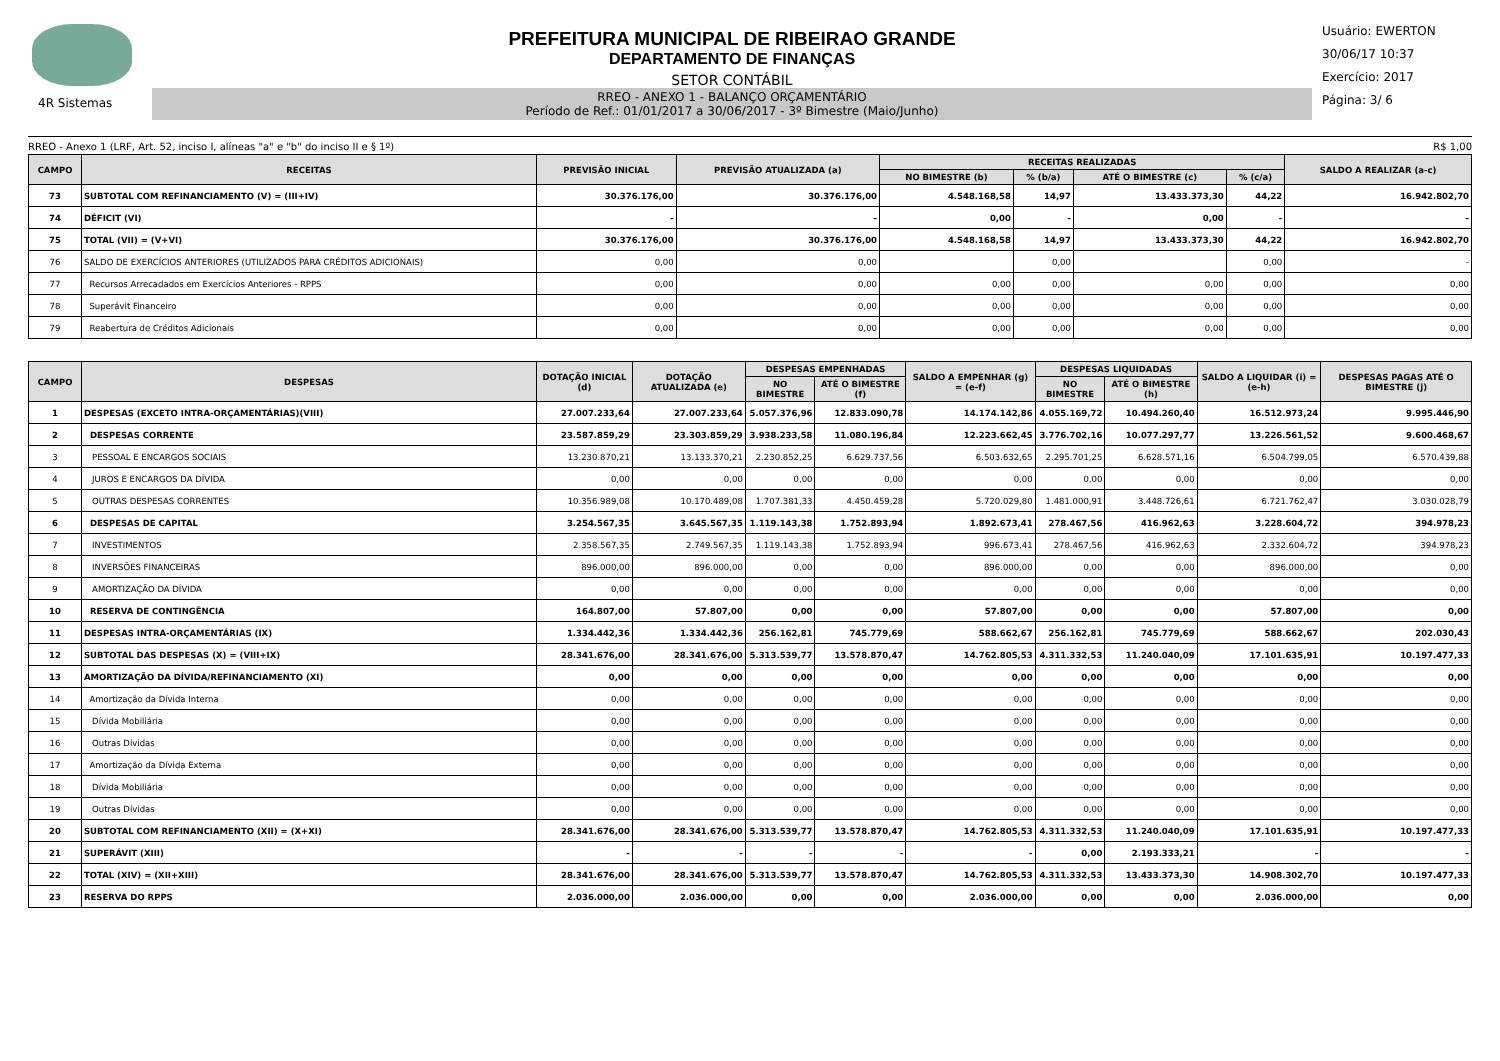4R Sistemas
PREFEITURA MUNICIPAL DE RIBEIRAO GRANDE
DEPARTAMENTO DE FINANÇAS
SETOR CONTÁBIL
RREO - ANEXO 1 - BALANÇO ORÇAMENTÁRIO
Período de Ref.: 01/01/2017 a 30/06/2017 - 3º Bimestre (Maio/Junho)
Usuário: EWERTON
30/06/17 10:37
Exercício: 2017
Página: 3/ 6
RREO - Anexo 1 (LRF, Art. 52, inciso I, alíneas "a" e "b" do inciso II e § 1º) R$ 1,00
| CAMPO | RECEITAS | PREVISÃO INICIAL | PREVISÃO ATUALIZADA (a) | RECEITAS REALIZADAS | | | | SALDO A REALIZAR (a-c) |
| --- | --- | --- | --- | --- | --- | --- | --- | --- |
| | | | | NO BIMESTRE (b) | % (b/a) | ATÉ O BIMESTRE (c) | % (c/a) | |
| 73 | SUBTOTAL COM REFINANCIAMENTO (V) = (III+IV) | 30.376.176,00 | 30.376.176,00 | 4.548.168,58 | 14,97 | 13.433.373,30 | 44,22 | 16.942.802,70 |
| 74 | DÉFICIT (VI) | - | - | 0,00 | - | 0,00 | - | - |
| 75 | TOTAL (VII) = (V+VI) | 30.376.176,00 | 30.376.176,00 | 4.548.168,58 | 14,97 | 13.433.373,30 | 44,22 | 16.942.802,70 |
| 76 | SALDO DE EXERCÍCIOS ANTERIORES (UTILIZADOS PARA CRÉDITOS ADICIONAIS) | 0,00 | 0,00 | | 0,00 | | 0,00 | - |
| 77 | Recursos Arrecadados em Exercícios Anteriores - RPPS | 0,00 | 0,00 | 0,00 | 0,00 | 0,00 | 0,00 | 0,00 |
| 78 | Superávit Financeiro | 0,00 | 0,00 | 0,00 | 0,00 | 0,00 | 0,00 | 0,00 |
| 79 | Reabertura de Créditos Adicionais | 0,00 | 0,00 | 0,00 | 0,00 | 0,00 | 0,00 | 0,00 |
| CAMPO | DESPESAS | DOTAÇÃO INICIAL (d) | DOTAÇÃO ATUALIZADA (e) | DESPESAS EMPENHADAS | | SALDO A EMPENHAR (g) = (e-f) | DESPESAS LIQUIDADAS | | SALDO A LIQUIDAR (i) = (e-h) | DESPESAS PAGAS ATÉ O BIMESTRE (j) |
| --- | --- | --- | --- | --- | --- | --- | --- | --- | --- | --- |
| | | | | NO BIMESTRE | ATÉ O BIMESTRE (f) | | NO BIMESTRE | ATÉ O BIMESTRE (h) | | |
| 1 | DESPESAS (EXCETO INTRA-ORÇAMENTÁRIAS)(VIII) | 27.007.233,64 | 27.007.233,64 | 5.057.376,96 | 12.833.090,78 | 14.174.142,86 | 4.055.169,72 | 10.494.260,40 | 16.512.973,24 | 9.995.446,90 |
| 2 | DESPESAS CORRENTE | 23.587.859,29 | 23.303.859,29 | 3.938.233,58 | 11.080.196,84 | 12.223.662,45 | 3.776.702,16 | 10.077.297,77 | 13.226.561,52 | 9.600.468,67 |
| 3 | PESSOAL E ENCARGOS SOCIAIS | 13.230.870,21 | 13.133.370,21 | 2.230.852,25 | 6.629.737,56 | 6.503.632,65 | 2.295.701,25 | 6.628.571,16 | 6.504.799,05 | 6.570.439,88 |
| 4 | JUROS E ENCARGOS DA DÍVIDA | 0,00 | 0,00 | 0,00 | 0,00 | 0,00 | 0,00 | 0,00 | 0,00 | 0,00 |
| 5 | OUTRAS DESPESAS CORRENTES | 10.356.989,08 | 10.170.489,08 | 1.707.381,33 | 4.450.459,28 | 5.720.029,80 | 1.481.000,91 | 3.448.726,61 | 6.721.762,47 | 3.030.028,79 |
| 6 | DESPESAS DE CAPITAL | 3.254.567,35 | 3.645.567,35 | 1.119.143,38 | 1.752.893,94 | 1.892.673,41 | 278.467,56 | 416.962,63 | 3.228.604,72 | 394.978,23 |
| 7 | INVESTIMENTOS | 2.358.567,35 | 2.749.567,35 | 1.119.143,38 | 1.752.893,94 | 996.673,41 | 278.467,56 | 416.962,63 | 2.332.604,72 | 394.978,23 |
| 8 | INVERSÕES FINANCEIRAS | 896.000,00 | 896.000,00 | 0,00 | 0,00 | 896.000,00 | 0,00 | 0,00 | 896.000,00 | 0,00 |
| 9 | AMORTIZAÇÃO DA DÍVIDA | 0,00 | 0,00 | 0,00 | 0,00 | 0,00 | 0,00 | 0,00 | 0,00 | 0,00 |
| 10 | RESERVA DE CONTINGÊNCIA | 164.807,00 | 57.807,00 | 0,00 | 0,00 | 57.807,00 | 0,00 | 0,00 | 57.807,00 | 0,00 |
| 11 | DESPESAS INTRA-ORÇAMENTÁRIAS (IX) | 1.334.442,36 | 1.334.442,36 | 256.162,81 | 745.779,69 | 588.662,67 | 256.162,81 | 745.779,69 | 588.662,67 | 202.030,43 |
| 12 | SUBTOTAL DAS DESPESAS (X) = (VIII+IX) | 28.341.676,00 | 28.341.676,00 | 5.313.539,77 | 13.578.870,47 | 14.762.805,53 | 4.311.332,53 | 11.240.040,09 | 17.101.635,91 | 10.197.477,33 |
| 13 | AMORTIZAÇÃO DA DÍVIDA/REFINANCIAMENTO (XI) | 0,00 | 0,00 | 0,00 | 0,00 | 0,00 | 0,00 | 0,00 | 0,00 | 0,00 |
| 14 | Amortização da Dívida Interna | 0,00 | 0,00 | 0,00 | 0,00 | 0,00 | 0,00 | 0,00 | 0,00 | 0,00 |
| 15 | Dívida Mobiliária | 0,00 | 0,00 | 0,00 | 0,00 | 0,00 | 0,00 | 0,00 | 0,00 | 0,00 |
| 16 | Outras Dívidas | 0,00 | 0,00 | 0,00 | 0,00 | 0,00 | 0,00 | 0,00 | 0,00 | 0,00 |
| 17 | Amortização da Dívida Externa | 0,00 | 0,00 | 0,00 | 0,00 | 0,00 | 0,00 | 0,00 | 0,00 | 0,00 |
| 18 | Dívida Mobiliária | 0,00 | 0,00 | 0,00 | 0,00 | 0,00 | 0,00 | 0,00 | 0,00 | 0,00 |
| 19 | Outras Dívidas | 0,00 | 0,00 | 0,00 | 0,00 | 0,00 | 0,00 | 0,00 | 0,00 | 0,00 |
| 20 | SUBTOTAL COM REFINANCIAMENTO (XII) = (X+XI) | 28.341.676,00 | 28.341.676,00 | 5.313.539,77 | 13.578.870,47 | 14.762.805,53 | 4.311.332,53 | 11.240.040,09 | 17.101.635,91 | 10.197.477,33 |
| 21 | SUPERÁVIT (XIII) | - | - | - | - | - | 0,00 | 2.193.333,21 | - | - |
| 22 | TOTAL (XIV) = (XII+XIII) | 28.341.676,00 | 28.341.676,00 | 5.313.539,77 | 13.578.870,47 | 14.762.805,53 | 4.311.332,53 | 13.433.373,30 | 14.908.302,70 | 10.197.477,33 |
| 23 | RESERVA DO RPPS | 2.036.000,00 | 2.036.000,00 | 0,00 | 0,00 | 2.036.000,00 | 0,00 | 0,00 | 2.036.000,00 | 0,00 |